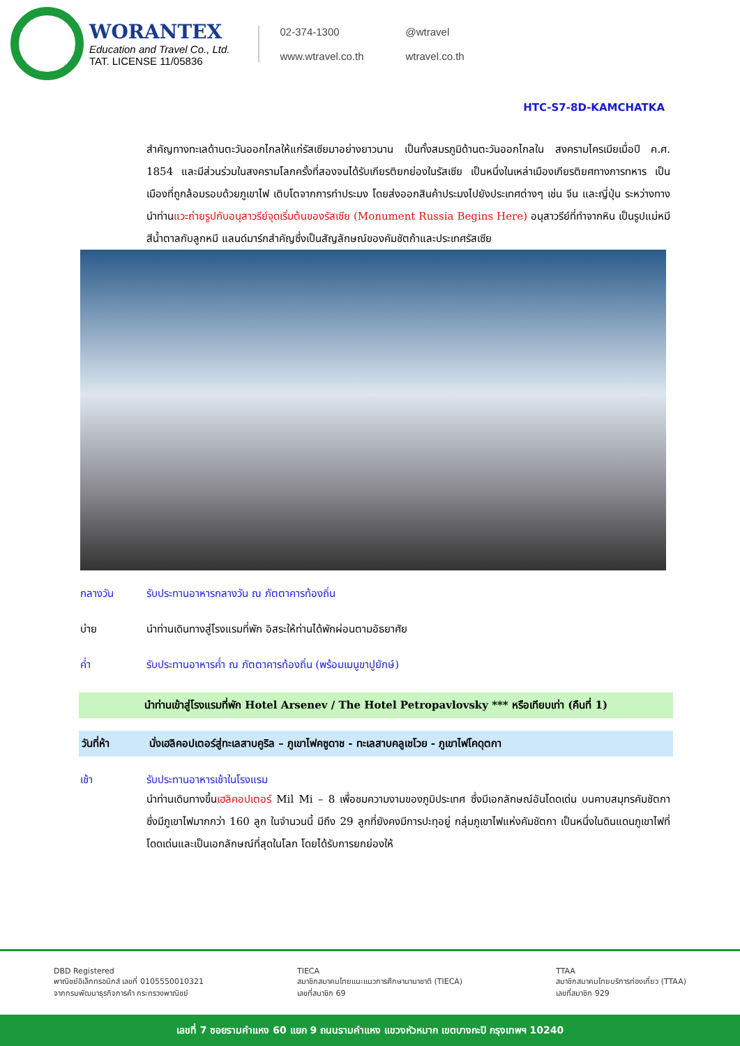WORANTEX
Education and Travel Co., Ltd.
TAT. LICENSE 11/05836
02-374-1300 @wtravel www.wtravel.co.th wtravel.co.th
HTC-S7-8D-KAMCHATKA
สำคัญทางทะเลด้านตะวันออกไกลให้แก่รัสเซียมาอย่างยาวนาน เป็นทั้งสมรภูมิด้านตะวันออกไกลใน สงครามไครเมียเมื่อปี ค.ศ. 1854 และมีส่วนร่วมในสงครามโลกครั้งที่สองจนได้รับเกียรติยกย่องในรัสเซีย เป็นหนึ่งในเหล่าเมืองเกียรติยศทางการทหาร เป็นเมืองที่ถูกล้อมรอบด้วยภูเขาไฟ เติบโตจากการทำประมง โดยส่งออกสินค้าประมงไปยังประเทศต่างๆ เช่น จีน และญี่ปุ่น ระหว่างทางนำท่านแวะถ่ายรูปกับอนุสาวรีย์จุดเริ่มต้นของรัสเซีย (Monument Russia Begins Here) อนุสาวรีย์ที่ทำจากหิน เป็นรูปแม่หมีสีน้ำตาลกับลูกหมี แลนด์มาร์กสำคัญซึ่งเป็นสัญลักษณ์ของคัมชัตก้าและประเทศรัสเซีย
กลางวัน รับประทานอาหารกลางวัน ณ ภัตตาคารท้องถิ่น
บ่าย นำท่านเดินทางสู่โรงแรมที่พัก อิสระให้ท่านได้พักผ่อนตามอัธยาศัย
ค่ำ รับประทานอาหารค่ำ ณ ภัตตาคารท้องถิ่น (พร้อมเมนูขาปูยักษ์)
นำท่านเข้าสู่โรงแรมที่พัก Hotel Arsenev / The Hotel Petropavlovsky *** หรือเทียบเท่า (คืนที่ 1)
วันที่ห้า นั่งเฮลิคอปเตอร์สู่ทะเลสาบคูริล – ภูเขาไฟคซูดาช - ทะเลสาบคลูเชโวย - ภูเขาไฟโคดุตกา
เช้า รับประทานอาหารเช้าในโรงแรม
นำท่านเดินทางขึ้นเฮลิคอปเตอร์ Mil Mi – 8 เพื่อชมความงามของภูมิประเทศ ซึ่งมีเอกลักษณ์อันโดดเด่น บนคาบสมุทรคัมชัตกา ซึ่งมีภูเขาไฟมากกว่า 160 ลูก ในจำนวนนี้ มีถึง 29 ลูกที่ยังคงมีการปะทุอยู่ กลุ่มภูเขาไฟแห่งคัมชัตกา เป็นหนึ่งในดินแดนภูเขาไฟที่โดดเด่นและเป็นเอกลักษณ์ที่สุดในโลก โดยได้รับการยกย่องให้
DBD Registered
พาณิชย์อิเล็กทรอนิกส์ เลขที่ 0105550010321
จากกรมพัฒนาธุรกิจการค้า กระทรวงพาณิชย์
TIECA
สมาชิกสมาคมไทยแนะแนวการศึกษานานาชาติ (TIECA)
เลขที่สมาชิก 69
TTAA
สมาชิกสมาคมไทยบริการท่องเที่ยว (TTAA)
เลขที่สมาชิก 929
เลขที่ 7 ซอยรามคำแหง 60 แยก 9 ถนนรามคำแหง แขวงหัวหมาก เขตบางกะปิ กรุงเทพฯ 10240